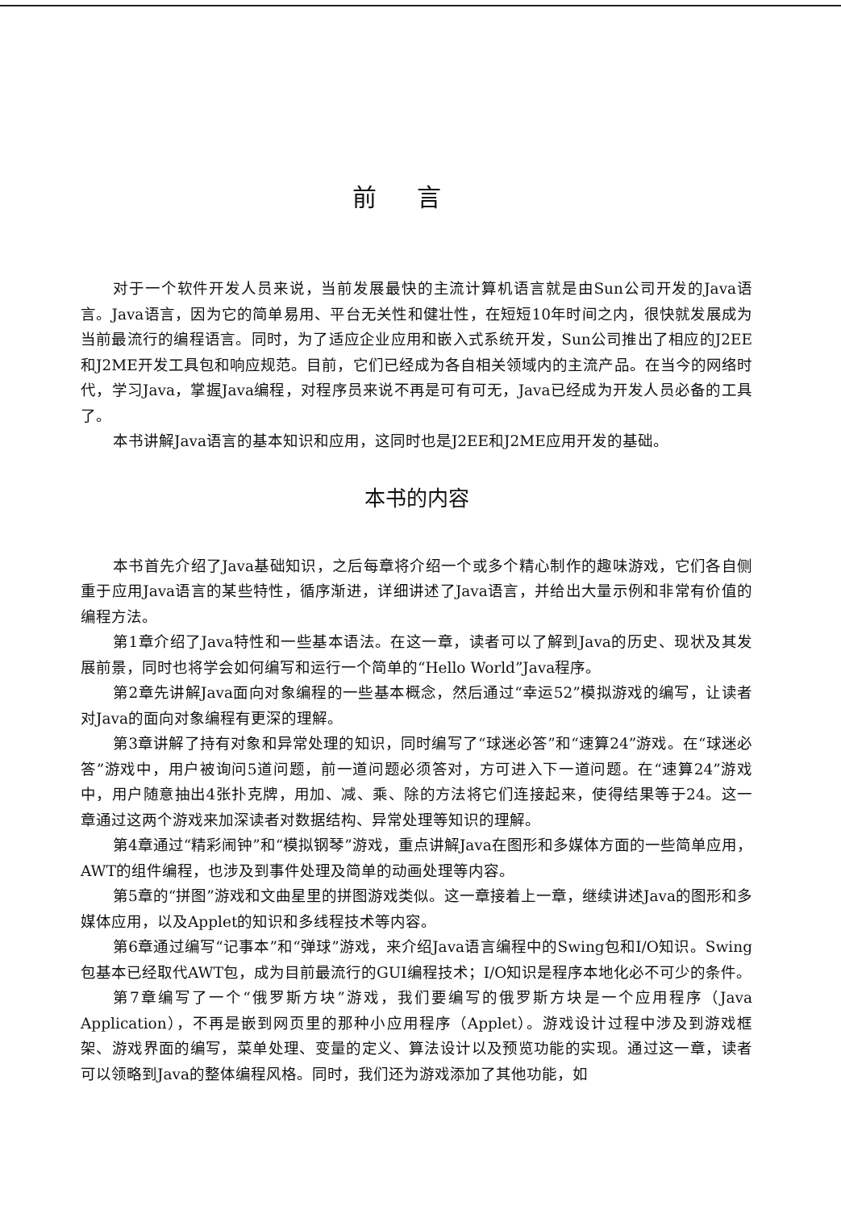前言
对于一个软件开发人员来说，当前发展最快的主流计算机语言就是由Sun公司开发的Java语言。Java语言，因为它的简单易用、平台无关性和健壮性，在短短10年时间之内，很快就发展成为当前最流行的编程语言。同时，为了适应企业应用和嵌入式系统开发，Sun公司推出了相应的J2EE和J2ME开发工具包和响应规范。目前，它们已经成为各自相关领域内的主流产品。在当今的网络时代，学习Java，掌握Java编程，对程序员来说不再是可有可无，Java已经成为开发人员必备的工具了。
本书讲解Java语言的基本知识和应用，这同时也是J2EE和J2ME应用开发的基础。
本书的内容
本书首先介绍了Java基础知识，之后每章将介绍一个或多个精心制作的趣味游戏，它们各自侧重于应用Java语言的某些特性，循序渐进，详细讲述了Java语言，并给出大量示例和非常有价值的编程方法。
第1章介绍了Java特性和一些基本语法。在这一章，读者可以了解到Java的历史、现状及其发展前景，同时也将学会如何编写和运行一个简单的“Hello World”Java程序。
第2章先讲解Java面向对象编程的一些基本概念，然后通过“幸运52”模拟游戏的编写，让读者对Java的面向对象编程有更深的理解。
第3章讲解了持有对象和异常处理的知识，同时编写了“球迷必答”和“速算24”游戏。在“球迷必答”游戏中，用户被询问5道问题，前一道问题必须答对，方可进入下一道问题。在“速算24”游戏中，用户随意抽出4张扑克牌，用加、减、乘、除的方法将它们连接起来，使得结果等于24。这一章通过这两个游戏来加深读者对数据结构、异常处理等知识的理解。
第4章通过“精彩闹钟”和“模拟钢琴”游戏，重点讲解Java在图形和多媒体方面的一些简单应用，AWT的组件编程，也涉及到事件处理及简单的动画处理等内容。
第5章的“拼图”游戏和文曲星里的拼图游戏类似。这一章接着上一章，继续讲述Java的图形和多媒体应用，以及Applet的知识和多线程技术等内容。
第6章通过编写“记事本”和“弹球”游戏，来介绍Java语言编程中的Swing包和I/O知识。Swing包基本已经取代AWT包，成为目前最流行的GUI编程技术；I/O知识是程序本地化必不可少的条件。
第7章编写了一个“俄罗斯方块”游戏，我们要编写的俄罗斯方块是一个应用程序（Java Application），不再是嵌到网页里的那种小应用程序（Applet）。游戏设计过程中涉及到游戏框架、游戏界面的编写，菜单处理、变量的定义、算法设计以及预览功能的实现。通过这一章，读者可以领略到Java的整体编程风格。同时，我们还为游戏添加了其他功能，如